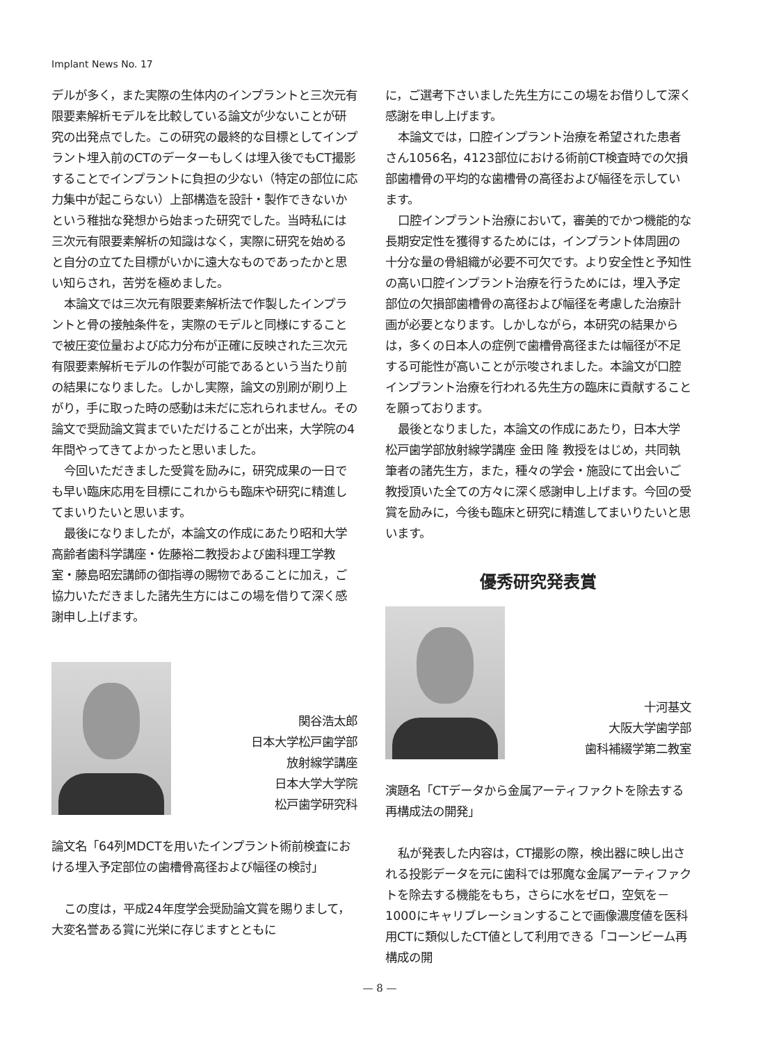Implant News No. 17
デルが多く，また実際の生体内のインプラントと三次元有限要素解析モデルを比較している論文が少ないことが研究の出発点でした。この研究の最終的な目標としてインプラント埋入前のCTのデーターもしくは埋入後でもCT撮影することでインプラントに負担の少ない（特定の部位に応力集中が起こらない）上部構造を設計・製作できないかという稚拙な発想から始まった研究でした。当時私には三次元有限要素解析の知識はなく，実際に研究を始めると自分の立てた目標がいかに遠大なものであったかと思い知らされ，苦労を極めました。
本論文では三次元有限要素解析法で作製したインプラントと骨の接触条件を，実際のモデルと同様にすることで被圧変位量および応力分布が正確に反映された三次元有限要素解析モデルの作製が可能であるという当たり前の結果になりました。しかし実際，論文の別刷が刷り上がり，手に取った時の感動は未だに忘れられません。その論文で奨励論文賞までいただけることが出来，大学院の4年間やってきてよかったと思いました。
今回いただきました受賞を励みに，研究成果の一日でも早い臨床応用を目標にこれからも臨床や研究に精進してまいりたいと思います。
最後になりましたが，本論文の作成にあたり昭和大学高齢者歯科学講座・佐藤裕二教授および歯科理工学教室・藤島昭宏講師の御指導の賜物であることに加え，ご協力いただきました諸先生方にはこの場を借りて深く感謝申し上げます。
関谷浩太郎
日本大学松戸歯学部
放射線学講座
日本大学大学院
松戸歯学研究科
論文名「64列MDCTを用いたインプラント術前検査における埋入予定部位の歯槽骨高径および幅径の検討」
この度は，平成24年度学会奨励論文賞を賜りまして，大変名誉ある賞に光栄に存じますとともに
に，ご選考下さいました先生方にこの場をお借りして深く感謝を申し上げます。
本論文では，口腔インプラント治療を希望された患者さん1056名，4123部位における術前CT検査時での欠損部歯槽骨の平均的な歯槽骨の高径および幅径を示しています。
口腔インプラント治療において，審美的でかつ機能的な長期安定性を獲得するためには，インプラント体周囲の十分な量の骨組織が必要不可欠です。より安全性と予知性の高い口腔インプラント治療を行うためには，埋入予定部位の欠損部歯槽骨の高径および幅径を考慮した治療計画が必要となります。しかしながら，本研究の結果からは，多くの日本人の症例で歯槽骨高径または幅径が不足する可能性が高いことが示唆されました。本論文が口腔インプラント治療を行われる先生方の臨床に貢献することを願っております。
最後となりました，本論文の作成にあたり，日本大学松戸歯学部放射線学講座 金田 隆 教授をはじめ，共同執筆者の諸先生方，また，種々の学会・施設にて出会いご教授頂いた全ての方々に深く感謝申し上げます。今回の受賞を励みに，今後も臨床と研究に精進してまいりたいと思います。
優秀研究発表賞
十河基文
大阪大学歯学部
歯科補綴学第二教室
演題名「CTデータから金属アーティファクトを除去する再構成法の開発」
私が発表した内容は，CT撮影の際，検出器に映し出される投影データを元に歯科では邪魔な金属アーティファクトを除去する機能をもち，さらに水をゼロ，空気を－1000にキャリブレーションすることで画像濃度値を医科用CTに類似したCT値として利用できる「コーンビーム再構成の開
— 8 —